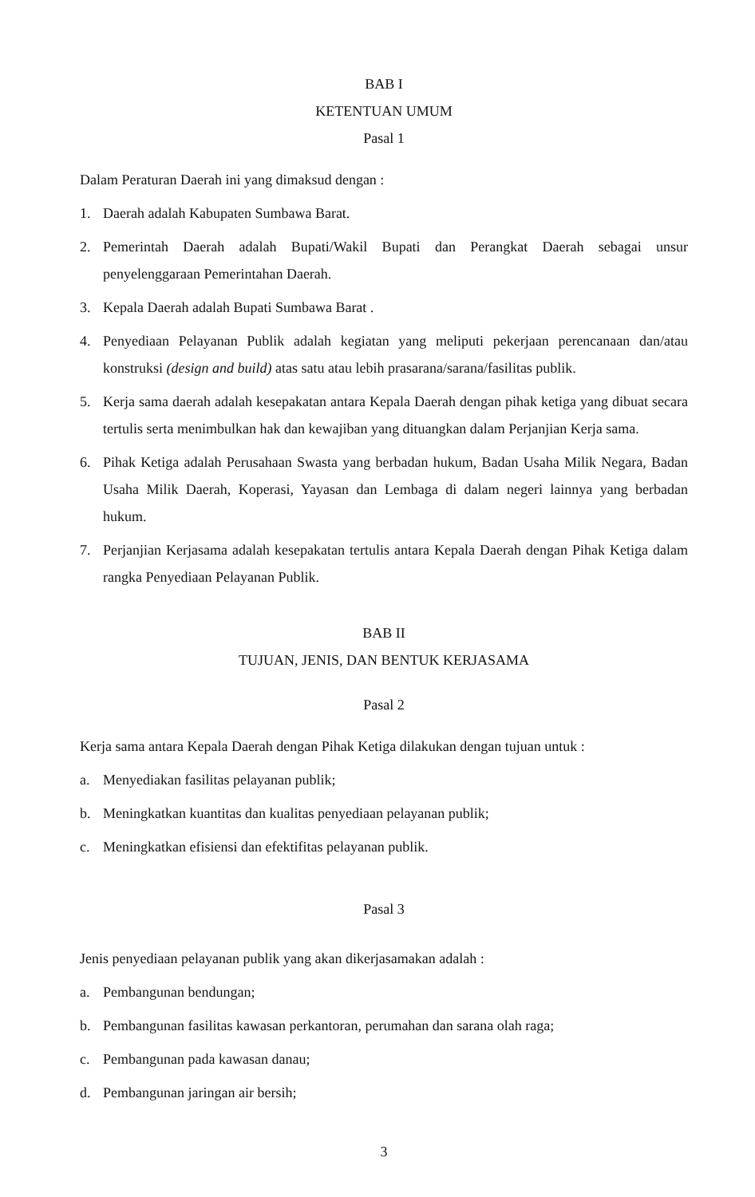BAB I
KETENTUAN UMUM
Pasal 1
Dalam Peraturan Daerah ini yang dimaksud dengan :
1. Daerah adalah Kabupaten Sumbawa Barat.
2. Pemerintah Daerah adalah Bupati/Wakil Bupati dan Perangkat Daerah sebagai unsur penyelenggaraan Pemerintahan Daerah.
3. Kepala Daerah adalah Bupati Sumbawa Barat .
4. Penyediaan Pelayanan Publik adalah kegiatan yang meliputi pekerjaan perencanaan dan/atau konstruksi (design and build) atas satu atau lebih prasarana/sarana/fasilitas publik.
5. Kerja sama daerah adalah kesepakatan antara Kepala Daerah dengan pihak ketiga yang dibuat secara tertulis serta menimbulkan hak dan kewajiban yang dituangkan dalam Perjanjian Kerja sama.
6. Pihak Ketiga adalah Perusahaan Swasta yang berbadan hukum, Badan Usaha Milik Negara, Badan Usaha Milik Daerah, Koperasi, Yayasan dan Lembaga di dalam negeri lainnya yang berbadan hukum.
7. Perjanjian Kerjasama adalah kesepakatan tertulis antara Kepala Daerah dengan Pihak Ketiga dalam rangka Penyediaan Pelayanan Publik.
BAB II
TUJUAN, JENIS, DAN BENTUK KERJASAMA
Pasal 2
Kerja sama antara Kepala Daerah dengan Pihak Ketiga dilakukan dengan tujuan untuk :
a. Menyediakan fasilitas pelayanan publik;
b. Meningkatkan kuantitas dan kualitas penyediaan pelayanan publik;
c. Meningkatkan efisiensi dan efektifitas pelayanan publik.
Pasal 3
Jenis penyediaan pelayanan publik yang akan dikerjasamakan adalah :
a. Pembangunan bendungan;
b. Pembangunan fasilitas kawasan perkantoran, perumahan dan sarana olah raga;
c. Pembangunan pada kawasan danau;
d. Pembangunan jaringan air bersih;
3